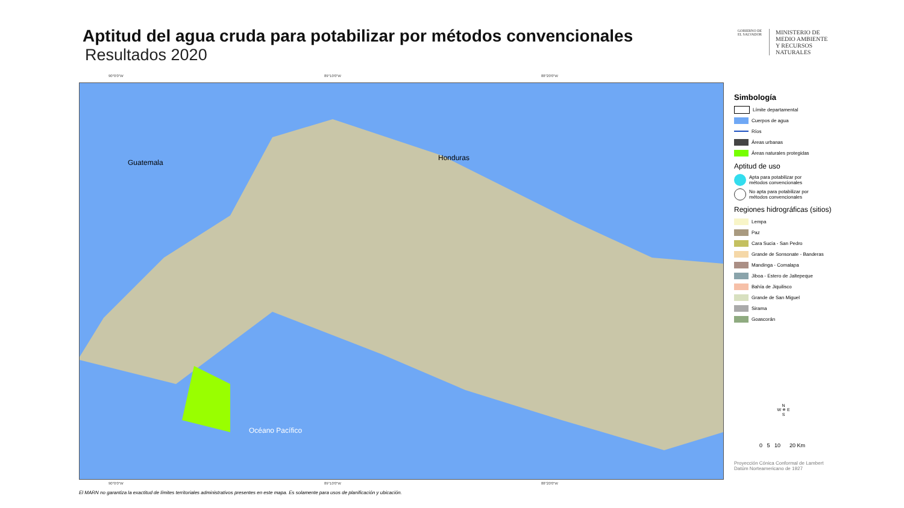Aptitud del agua cruda para potabilizar por métodos convencionales
Resultados 2020
GOBIERNO DE EL SALVADOR
MINISTERIO DE
MEDIO AMBIENTE
Y RECURSOS
NATURALES
90°0'0"W 89°10'0"W 88°20'0"W
Guatemala
Honduras
Océano Pacífico
90°0'0"W 89°10'0"W 88°20'0"W
Simbología
Límite departamental
Cuerpos de agua
Ríos
Áreas urbanas
Áreas naturales protegidas
Aptitud de uso
Apta para potabilizar por
métodos convencionales
No apta para potabilizar por
métodos convencionales
Regiones hidrográficas (sitios)
Lempa
Paz
Cara Sucia - San Pedro
Grande de Sonsonate - Banderas
Mandinga - Comalapa
Jiboa - Estero de Jaltepeque
Bahía de Jiquilisco
Grande de San Miguel
Sirama
Goascorán
N
W ✵ E
S
0 5 10 20 Km
Proyección Cónica Conformal de Lambert
Datúm Norteamericano de 1927
El MARN no garantiza la exactitud de límites territoriales administrativos presentes en este mapa. Es solamente para usos de planificación y ubicación.